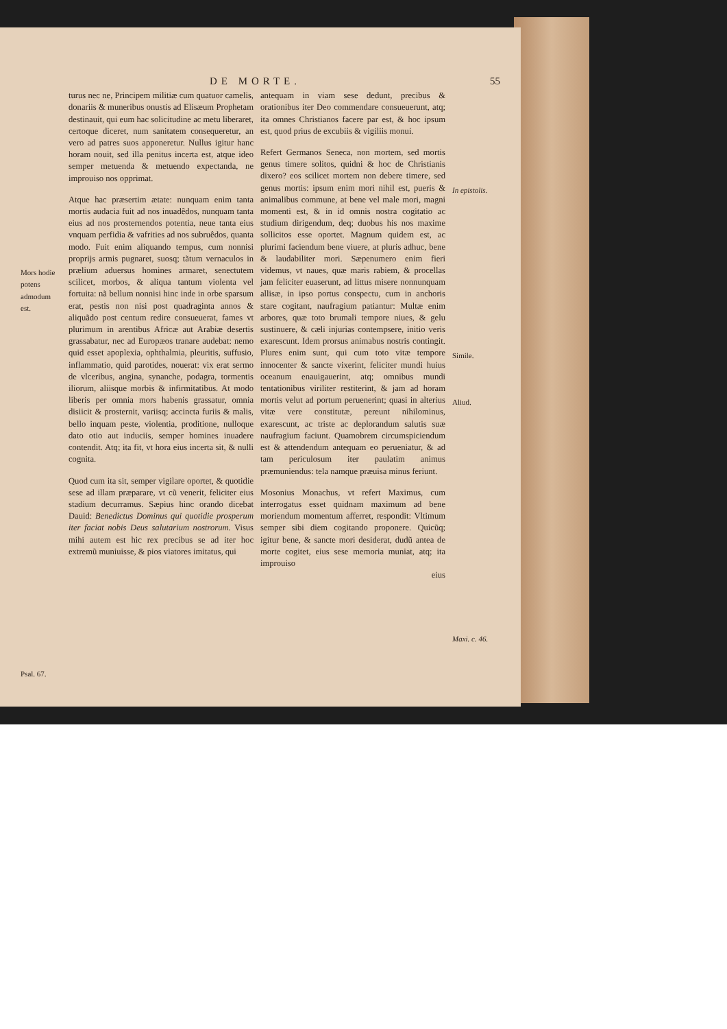DE MORTE. 55
Mors hodie potens admodum est.
Psal. 67.
turus nec ne, Principem militiæ cum quatuor camelis, donariis & muneribus onustis ad Elisæum Prophetam destinauit, qui eum hac solicitudine ac metu liberaret, certoque diceret, num sanitatem consequeretur, an vero ad patres suos apponeretur. Nullus igitur hanc horam nouit, sed illa penitus incerta est, atque ideo semper metuenda & metuendo expectanda, ne improuiso nos opprimat.
Atque hac præsertim ætate: nunquam enim tanta mortis audacia fuit ad nos inuadêdos, nunquam tanta eius ad nos prosternendos potentia, neue tanta eius vnquam perfidia & vafrities ad nos subruêdos, quanta modo. Fuit enim aliquando tempus, cum nonnisi proprijs armis pugnaret, suosq; tãtum vernaculos in prælium aduersus homines armaret, senectutem scilicet, morbos, & aliqua tantum violenta vel fortuita: nã bellum nonnisi hinc inde in orbe sparsum erat, pestis non nisi post quadraginta annos & aliquãdo post centum redire consueuerat, fames vt plurimum in arentibus Africæ aut Arabiæ desertis grassabatur, nec ad Europæos tranare audebat: nemo quid esset apoplexia, ophthalmia, pleuritis, suffusio, inflammatio, quid parotides, nouerat: vix erat sermo de vlceribus, angina, synanche, podagra, tormentis iliorum, aliisque morbis & infirmitatibus. At modo liberis per omnia mors habenis grassatur, omnia disiicit & prosternit, variisq; accincta furiis & malis, bello inquam peste, violentia, proditione, nulloque dato otio aut induciis, semper homines inuadere contendit. Atq; ita fit, vt hora eius incerta sit, & nulli cognita.
Quod cum ita sit, semper vigilare oportet, & quotidie sese ad illam præparare, vt cũ venerit, feliciter eius stadium decurramus. Sæpius hinc orando dicebat Dauid: Benedictus Dominus qui quotidie prosperum iter faciat nobis Deus salutarium nostrorum. Visus mihi autem est hic rex precibus se ad iter hoc extremũ muniuisse, & pios viatores imitatus, qui
antequam in viam sese dedunt, precibus & orationibus iter Deo commendare consueuerunt, atq; ita omnes Christianos facere par est, & hoc ipsum est, quod prius de excubiis & vigiliis monui.
Refert Germanos Seneca, non mortem, sed mortis genus timere solitos, quidni & hoc de Christianis dixero? eos scilicet mortem non debere timere, sed genus mortis: ipsum enim mori nihil est, pueris & animalibus commune, at bene vel male mori, magni momenti est, & in id omnis nostra cogitatio ac studium dirigendum, deq; duobus his nos maxime sollicitos esse oportet. Magnum quidem est, ac plurimi faciendum bene viuere, at pluris adhuc, bene & laudabiliter mori. Sæpenumero enim fieri videmus, vt naues, quæ maris rabiem, & procellas jam feliciter euaserunt, ad littus misere nonnunquam allisæ, in ipso portus conspectu, cum in anchoris stare cogitant, naufragium patiantur: Multæ enim arbores, quæ toto brumali tempore niues, & gelu sustinuere, & cæli injurias contempsere, initio veris exarescunt. Idem prorsus animabus nostris contingit. Plures enim sunt, qui cum toto vitæ tempore innocenter & sancte vixerint, feliciter mundi huius oceanum enauigauerint, atq; omnibus mundi tentationibus viriliter restiterint, & jam ad horam mortis velut ad portum peruenerint; quasi in alterius vitæ vere constitutæ, pereunt nihilominus, exarescunt, ac triste ac deplorandum salutis suæ naufragium faciunt. Quamobrem circumspiciendum est & attendendum antequam eo perueniatur, & ad tam periculosum iter paulatim animus præmuniendus: tela namque præuisa minus feriunt.
Mosonius Monachus, vt refert Maximus, cum interrogatus esset quidnam maximum ad bene moriendum momentum afferret, respondit: Vltimum semper sibi diem cogitando proponere. Quicũq; igitur bene, & sancte mori desiderat, dudũ antea de morte cogitet, eius sese memoria muniat, atq; ita improuiso
eius
In epistolis.
Simile.
Aliud.
Maxi. c. 46.